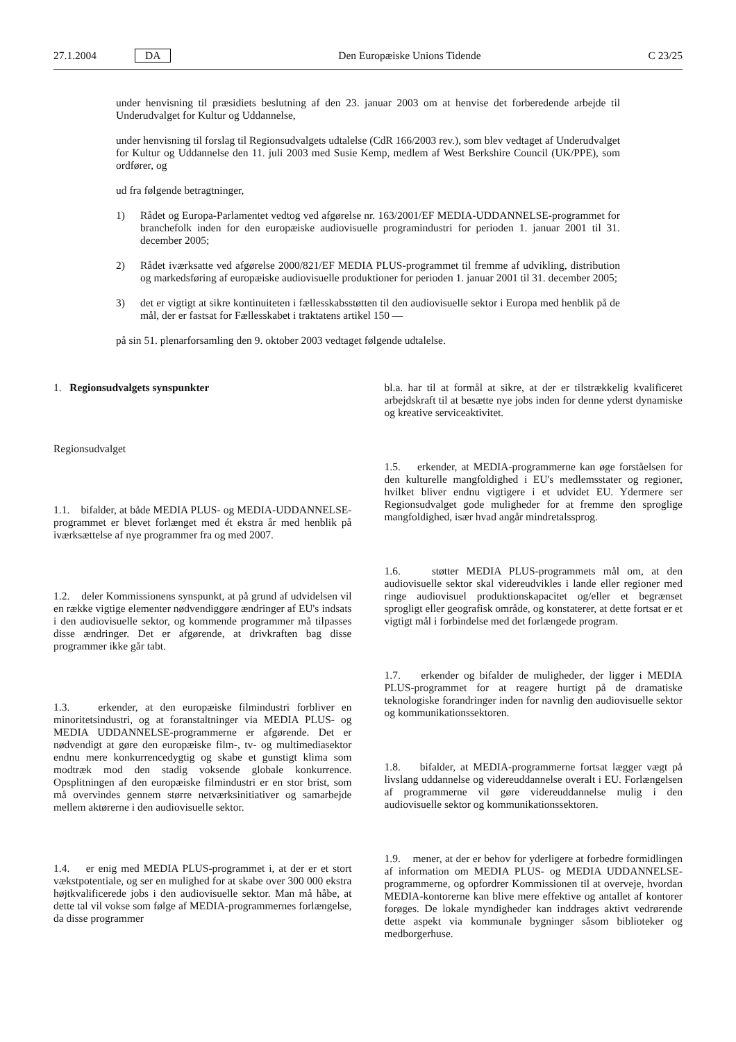27.1.2004 DA Den Europæiske Unions Tidende C 23/25
under henvisning til præsidiets beslutning af den 23. januar 2003 om at henvise det forberedende arbejde til Underudvalget for Kultur og Uddannelse,
under henvisning til forslag til Regionsudvalgets udtalelse (CdR 166/2003 rev.), som blev vedtaget af Underudvalget for Kultur og Uddannelse den 11. juli 2003 med Susie Kemp, medlem af West Berkshire Council (UK/PPE), som ordfører, og
ud fra følgende betragtninger,
1) Rådet og Europa-Parlamentet vedtog ved afgørelse nr. 163/2001/EF MEDIA-UDDANNELSE-programmet for branchefolk inden for den europæiske audiovisuelle programindustri for perioden 1. januar 2001 til 31. december 2005;
2) Rådet iværksatte ved afgørelse 2000/821/EF MEDIA PLUS-programmet til fremme af udvikling, distribution og markedsføring af europæiske audiovisuelle produktioner for perioden 1. januar 2001 til 31. december 2005;
3) det er vigtigt at sikre kontinuiteten i fællesskabsstøtten til den audiovisuelle sektor i Europa med henblik på de mål, der er fastsat for Fællesskabet i traktatens artikel 150 —
på sin 51. plenarforsamling den 9. oktober 2003 vedtaget følgende udtalelse.
1. Regionsudvalgets synspunkter
Regionsudvalget
1.1. bifalder, at både MEDIA PLUS- og MEDIA-UDDANNELSE-programmet er blevet forlænget med ét ekstra år med henblik på iværksættelse af nye programmer fra og med 2007.
1.2. deler Kommissionens synspunkt, at på grund af udvidelsen vil en række vigtige elementer nødvendiggøre ændringer af EU's indsats i den audiovisuelle sektor, og kommende programmer må tilpasses disse ændringer. Det er afgørende, at drivkraften bag disse programmer ikke går tabt.
1.3. erkender, at den europæiske filmindustri forbliver en minoritetsindustri, og at foranstaltninger via MEDIA PLUS- og MEDIA UDDANNELSE-programmerne er afgørende. Det er nødvendigt at gøre den europæiske film-, tv- og multimediasektor endnu mere konkurrencedygtig og skabe et gunstigt klima som modtræk mod den stadig voksende globale konkurrence. Opsplitningen af den europæiske filmindustri er en stor brist, som må overvindes gennem større netværksinitiativer og samarbejde mellem aktørerne i den audiovisuelle sektor.
1.4. er enig med MEDIA PLUS-programmet i, at der er et stort vækstpotentiale, og ser en mulighed for at skabe over 300 000 ekstra højtkvalificerede jobs i den audiovisuelle sektor. Man må håbe, at dette tal vil vokse som følge af MEDIA-programmernes forlængelse, da disse programmer
bl.a. har til at formål at sikre, at der er tilstrækkelig kvalificeret arbejdskraft til at besætte nye jobs inden for denne yderst dynamiske og kreative serviceaktivitet.
1.5. erkender, at MEDIA-programmerne kan øge forståelsen for den kulturelle mangfoldighed i EU's medlemsstater og regioner, hvilket bliver endnu vigtigere i et udvidet EU. Ydermere ser Regionsudvalget gode muligheder for at fremme den sproglige mangfoldighed, især hvad angår mindretalssprog.
1.6. støtter MEDIA PLUS-programmets mål om, at den audiovisuelle sektor skal videreudvikles i lande eller regioner med ringe audiovisuel produktionskapacitet og/eller et begrænset sprogligt eller geografisk område, og konstaterer, at dette fortsat er et vigtigt mål i forbindelse med det forlængede program.
1.7. erkender og bifalder de muligheder, der ligger i MEDIA PLUS-programmet for at reagere hurtigt på de dramatiske teknologiske forandringer inden for navnlig den audiovisuelle sektor og kommunikationssektoren.
1.8. bifalder, at MEDIA-programmerne fortsat lægger vægt på livslang uddannelse og videreuddannelse overalt i EU. Forlængelsen af programmerne vil gøre videreuddannelse mulig i den audiovisuelle sektor og kommunikationssektoren.
1.9. mener, at der er behov for yderligere at forbedre formidlingen af information om MEDIA PLUS- og MEDIA UDDANNELSE-programmerne, og opfordrer Kommissionen til at overveje, hvordan MEDIA-kontorerne kan blive mere effektive og antallet af kontorer forøges. De lokale myndigheder kan inddrages aktivt vedrørende dette aspekt via kommunale bygninger såsom biblioteker og medborgerhuse.